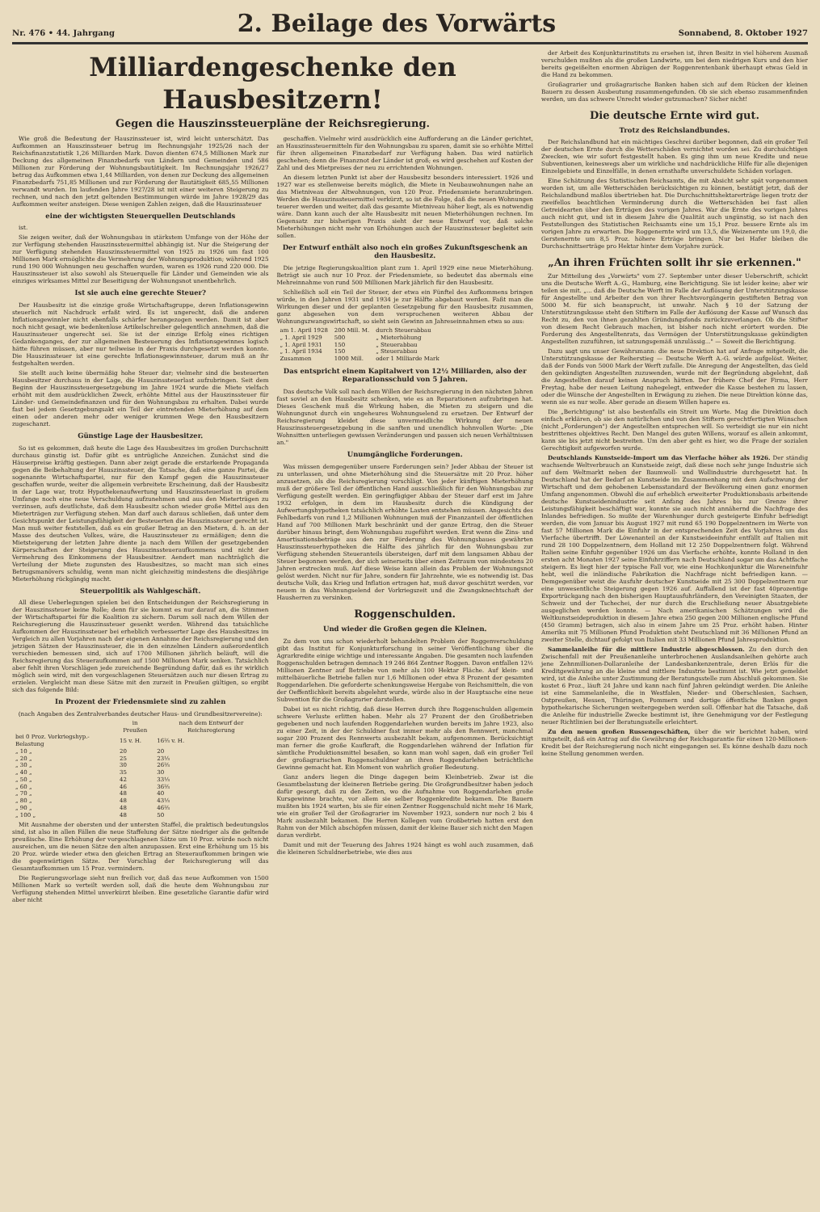Nr. 476 • 44. Jahrgang
2. Beilage des Vorwärts
Sonnabend, 8. Oktober 1927
Milliardengeschenke den Hausbesitzern!
Gegen die Hauszinssteuerpläne der Reichsregierung.
Wie groß die Bedeutung der Hauszinssteuer ist, wird leicht unterschätzt. Das Aufkommen an Hauszinssteuer betrug im Rechnungsjahr 1925/26 nach der Reichsfinanzstatistik 1,26 Milliarden Mark. Davon dienten 674,5 Millionen Mark zur Deckung des allgemeinen Finanzbedarfs von Ländern und Gemeinden und 586 Millionen zur Förderung der Wohnungsbautätigkeit. Im Rechnungsjahr 1926/27 betrug das Aufkommen etwa 1,44 Milliarden, von denen zur Deckung des allgemeinen Finanzbedarfs 751,85 Millionen und zur Förderung der Bautätigkeit 685,55 Millionen verwandt wurden. Im laufenden Jahre 1927/28 ist mit einer weiteren Steigerung zu rechnen, und nach den jetzt geltenden Bestimmungen würde im Jahre 1928/29 das Aufkommen weiter ansteigen. Diese wenigen Zahlen zeigen, daß die Hauszinssteuer
eine der wichtigsten Steuerquellen Deutschlands
ist.
Sie zeigen weiter, daß der Wohnungsbau in stärkstem Umfange von der Höhe der zur Verfügung stehenden Hauszinssteuermittel abhängig ist. Nur die Steigerung der zur Verfügung stehenden Hauszinssteuermittel von 1925 zu 1926 um fast 100 Millionen Mark ermöglichte die Vermehrung der Wohnungsproduktion; während 1925 rund 190 000 Wohnungen neu geschaffen wurden, waren es 1926 rund 220 000. Die Hauszinssteuer ist also sowohl als Steuerquelle für Länder und Gemeinden wie als einziges wirksames Mittel zur Beseitigung der Wohnungsnot unentbehrlich.
Ist sie auch eine gerechte Steuer?
Der Hausbesitz ist die einzige große Wirtschaftsgruppe, deren Inflationsgewinn steuerlich mit Nachdruck erfaßt wird. Es ist ungerecht, daß die anderen Inflationsgewinnler nicht ebenfalls schärfer herangezogen werden. Damit ist aber noch nicht gesagt, wie bedenkenlose Artikelschreiber gelegentlich annehmen, daß die Hauszinssteuer ungerecht sei. Sie ist der einzige Erfolg eines richtigen Gedankenganges, der zur allgemeinen Besteuerung des Inflationsgewinnes logisch hätte führen müssen, aber nur teilweise in der Praxis durchgesetzt werden konnte. Die Hauszinssteuer ist eine gerechte Inflationsgewinnsteuer, darum muß an ihr festgehalten werden.
Sie stellt auch keine übermäßig hohe Steuer dar; vielmehr sind die besteuerten Hausbesitzer durchaus in der Lage, die Hauszinssteuerlast aufzubringen. Seit dem Beginn der Hauszinssteuergesetzgebung im Jahre 1924 wurde die Miete vielfach erhöht mit dem ausdrücklichen Zweck, erhöhte Mittel aus der Hauszinssteuer für Länder- und Gemeindefinanzen und für den Wohnungsbau zu erhalten. Dabei wurde fast bei jedem Gesetzgebungsakt ein Teil der eintretenden Mieterhöhung auf dem einen oder anderen mehr oder weniger krummen Wege den Hausbesitzern zugeschanzt.
Günstige Lage der Hausbesitzer.
So ist es gekommen, daß heute die Lage des Hausbesitzes im großen Durchschnitt durchaus günstig ist. Dafür gibt es untrügliche Anzeichen. Zunächst sind die Häuserpreise kräftig gestiegen. Dann aber zeigt gerade die erstarkende Propaganda gegen die Beibehaltung der Hauszinssteuer, die Tatsache, daß eine ganze Partei, die sogenannte Wirtschaftspartei, nur für den Kampf gegen die Hauszinssteuer geschaffen wurde, weiter die allgemein verbreitete Erscheinung, daß der Hausbesitz in der Lage war, trotz Hypothekenaufwertung und Hauszinssteuerlast in großem Umfange noch eine neue Verschuldung aufzunehmen und aus den Mieterträgen zu verzinsen, aufs deutlichste, daß dem Hausbesitz schon wieder große Mittel aus den Mieterträgen zur Verfügung stehen. Man darf auch daraus schließen, daß unter dem Gesichtspunkt der Leistungsfähigkeit der Besteuerten die Hauszinssteuer gerecht ist. Man muß weiter feststellen, daß es ein großer Betrag an den Mietern, d. h. an der Masse des deutschen Volkes, wäre, die Hauszinssteuer zu ermäßigen; denn die Mietsteigerung der letzten Jahre diente ja nach dem Willen der gesetzgebenden Körperschaften der Steigerung des Hauszinssteueraufkommens und nicht der Vermehrung des Einkommens der Hausbesitzer. Aendert man nachträglich die Verteilung der Miete zugunsten des Hausbesitzes, so macht man sich eines Betrugsmanövers schuldig, wenn man nicht gleichzeitig mindestens die diesjährige Mieterhöhung rückgängig macht.
Steuerpolitik als Wahlgeschäft.
All diese Ueberlegungen spielen bei den Entscheidungen der Reichsregierung in der Hauszinssteuer keine Rolle; denn für sie kommt es nur darauf an, die Stimmen der Wirtschaftspartei für die Koalition zu sichern. Darum soll nach dem Willen der Reichsregierung die Hauszinssteuer gesenkt werden. Während das tatsächliche Aufkommen der Hauszinssteuer bei erheblich verbesserter Lage des Hausbesitzes im Vergleich zu allen Vorjahren nach der eigenen Annahme der Reichsregierung und den jetzigen Sätzen der Hauszinssteuer, die in den einzelnen Ländern außerordentlich verschieden bemessen sind, sich auf 1700 Millionen jährlich beläuft, will die Reichsregierung das Steueraufkommen auf 1500 Millionen Mark senken. Tatsächlich aber fehlt ihren Vorschlägen jede zureichende Begründung dafür, daß es ihr wirklich möglich sein wird, mit den vorgeschlagenen Steuersätzen auch nur diesen Ertrag zu erzielen. Vergleicht man diese Sätze mit den zurzeit in Preußen gültigen, so ergibt sich das folgende Bild:
In Prozent der Friedensmiete sind zu zahlen
(nach Angaben des Zentralverbandes deutscher Haus- und Grundbesitzervereine):
| | in Preußen | nach dem Entwurf der Reichsregierung |
| --- | --- | --- |
| bei 0 Proz. Vorkriegshyp.-Belastung | 15 v. H. | 16⅔ v. H. |
| „ 10 „ | 20 | 20 |
| „ 20 „ | 25 | 23⅓ |
| „ 30 „ | 30 | 26⅔ |
| „ 40 „ | 35 | 30 |
| „ 50 „ | 42 | 33⅓ |
| „ 60 „ | 46 | 36⅔ |
| „ 70 „ | 48 | 40 |
| „ 80 „ | 48 | 43⅓ |
| „ 90 „ | 48 | 46⅔ |
| „ 100 „ | 48 | 50 |
Mit Ausnahme der obersten und der untersten Staffel, die praktisch bedeutungslos sind, ist also in allen Fällen die neue Staffelung der Sätze niedriger als die geltende preußische. Eine Erhöhung der vorgeschlagenen Sätze um 10 Proz. würde noch nicht ausreichen, um die neuen Sätze den alten anzupassen. Erst eine Erhöhung um 15 bis 20 Proz. würde wieder etwa den gleichen Ertrag an Steueraufkommen bringen wie die gegenwärtigen Sätze. Der Vorschlag der Reichsregierung will das Gesamtaufkommen um 15 Proz. vermindern.
Die Regierungsvorlage sieht nun freilich vor, daß das neue Aufkommen von 1500 Millionen Mark so verteilt werden soll, daß die heute dem Wohnungsbau zur Verfügung stehenden Mittel unverkürzt bleiben. Eine gesetzliche Garantie dafür wird aber nicht
geschaffen. Vielmehr wird ausdrücklich eine Aufforderung an die Länder gerichtet, an Hauszinssteuermitteln für den Wohnungsbau zu sparen, damit sie so erhöhte Mittel für ihren allgemeinen Finanzbedarf zur Verfügung haben. Das wird natürlich geschehen; denn die Finanznot der Länder ist groß; es wird geschehen auf Kosten der Zahl und des Mietpreises der neu zu errichtenden Wohnungen.
An diesem letzten Punkt ist aber der Hausbesitz besonders interessiert. 1926 und 1927 war es stellenweise bereits möglich, die Miete in Neubauwohnungen nahe an das Mietniveau der Altwohnungen, von 120 Proz. Friedensmiete heranzubringen. Werden die Hauszinssteuermittel verkürzt, so ist die Folge, daß die neuen Wohnungen teuerer werden und weiter, daß das gesamte Mietniveau höher liegt, als es notwendig wäre. Dann kann auch der alte Hausbesitz mit neuen Mieterhöhungen rechnen. Im Gegensatz zur bisherigen Praxis sieht der neue Entwurf vor, daß solche Mieterhöhungen nicht mehr von Erhöhungen auch der Hauszinssteuer begleitet sein sollen.
Der Entwurf enthält also noch ein großes Zukunftsgeschenk an den Hausbesitz.
Die jetzige Regierungskoalition plant zum 1. April 1929 eine neue Mieterhöhung. Beträgt sie auch nur 10 Proz. der Friedensmiete, so bedeutet das abermals eine Mehreinnahme von rund 500 Millionen Mark jährlich für den Hausbesitz.
Schließlich soll ein Teil der Steuer, der etwa ein Fünftel des Aufkommens bringen würde, in den Jahren 1931 und 1934 je zur Hälfte abgebaut werden. Faßt man die Wirkungen dieser und der geplanten Gesetzgebung für den Hausbesitz zusammen, ganz abgesehen von dem versprochenen weiteren Abbau der Wohnungszwangswirtschaft, so sieht sein Gewinn an Jahreseinnahmen etwa so aus:
| am 1. April 1928 | 200 Mill. M. | durch Steuerabbau |
| „ 1. April 1929 | 500 | „ Mieterhöhung |
| „ 1. April 1931 | 150 | „ Steuerabbau |
| „ 1. April 1934 | 150 | „ Steuerabbau |
| Zusammen | 1000 Mill. | oder 1 Milliarde Mark |
Das entspricht einem Kapitalwert von 12½ Milliarden, also der Reparationsschuld von 5 Jahren.
Das deutsche Volk soll nach dem Willen der Reichsregierung in den nächsten Jahren fast soviel an den Hausbesitz schenken, wie es an Reparationen aufzubringen hat. Dieses Geschenk muß die Wirkung haben, die Mieten zu steigern und die Wohnungsnot durch ein ungeheures Wohnungselend zu ersetzen. Der Entwurf der Reichsregierung kleidet diese unvermeidliche Wirkung der neuen Hauszinssteuergesetzgebung in die sanften und unendlich hohnvollen Worte: „Die Wohnsitten unterliegen gewissen Veränderungen und passen sich neuen Verhältnissen an."
Unumgängliche Forderungen.
Was müssen demgegenüber unsere Forderungen sein? Jeder Abbau der Steuer ist zu unterlassen, und ohne Mieterhöhung sind die Steuersätze mit 20 Proz. höher anzusetzen, als die Reichsregierung vorschlägt. Von jeder künftigen Mieterhöhung muß der größere Teil der öffentlichen Hand ausschließlich für den Wohnungsbau zur Verfügung gestellt werden. Ein geringfügiger Abbau der Steuer darf erst im Jahre 1932 erfolgen, in dem im Hausbesitz durch die Kündigung der Aufwertungshypotheken tatsächlich erhöhte Lasten entstehen müssen. Angesichts des Fehlbedarfs von rund 1,2 Millionen Wohnungen muß der Finanzanteil der öffentlichen Hand auf 700 Millionen Mark beschränkt und der ganze Ertrag, den die Steuer darüber hinaus bringt, dem Wohnungsbau zugeführt werden. Erst wenn die Zins- und Amortisationsbeträge aus den zur Förderung des Wohnungsbaues gewährten Hauszinssteuerhypotheken die Hälfte des jährlich für den Wohnungsbau zur Verfügung stehenden Steueranteils übersteigen, darf mit dem langsamen Abbau der Steuer begonnen werden, der sich seinerseits über einen Zeitraum von mindestens 20 Jahren erstrecken muß. Auf diese Weise kann allein das Problem der Wohnungsnot gelöst werden. Nicht nur für Jahre, sondern für Jahrzehnte, wie es notwendig ist. Das deutsche Volk, das Krieg und Inflation ertragen hat, muß davor geschützt werden, vor neuem in das Wohnungselend der Vorkriegszeit und die Zwangsknechtschaft der Hausherren zu versinken.
Roggenschulden.
Und wieder die Großen gegen die Kleinen.
Zu dem von uns schon wiederholt behandelten Problem der Roggenverschuldung gibt das Institut für Konjunkturforschung in seiner Veröffentlichung über die Agrarkredite einige wichtige und interessante Angaben. Die gesamten noch laufenden Roggenschulden betragen demnach 19 246 864 Zentner Roggen. Davon entfallen 12½ Millionen Zentner auf Betriebe von mehr als 100 Hektar Fläche. Auf klein- und mittelbäuerliche Betriebe fallen nur 1,6 Millionen oder etwa 8 Prozent der gesamten Roggendarlehen. Die geforderte schenkungsweise Hergabe von Reichsmitteln, die von der Oeffentlichkeit bereits abgelehnt wurde, würde also in der Hauptsache eine neue Subvention für die Großagrarier darstellen.
Dabei ist es nicht richtig, daß diese Herren durch ihre Roggenschulden allgemein schwere Verluste erlitten haben. Mehr als 27 Prozent der den Großbetrieben gegebenen und noch laufenden Roggendarlehen wurden bereits im Jahre 1923, also zu einer Zeit, in der der Schuldner fast immer mehr als den Rennwert, manchmal sogar 200 Prozent des Rennwerts ausbezahlt bekam, aufgenommen. Berücksichtigt man ferner die große Kaufkraft, die Roggendarlehen während der Inflation für sämtliche Produktionsmittel besaßen, so kann man wohl sagen, daß ein großer Teil der großagrarischen Roggenschuldner an ihren Roggendarlehen beträchtliche Gewinne gemacht hat. Ein Moment von wahrlich großer Bedeutung.
Ganz anders liegen die Dinge dagegen beim Kleinbetrieb. Zwar ist die Gesamtbelastung der kleineren Betriebe gering. Die Großgrundbesitzer haben jedoch dafür gesorgt, daß zu den Zeiten, wo die Aufnahme von Roggendarlehen große Kursgewinne brachte, vor allem sie selber Roggenkredite bekamen. Die Bauern mußten bis 1924 warten, bis sie für einen Zentner Roggenschuld nicht mehr 16 Mark, wie ein großer Teil der Großagrarier im November 1923, sondern nur noch 2 bis 4 Mark ausbezahlt bekamen. Die Herren Kollegen vom Großbetrieb hatten erst den Rahm von der Milch abschöpfen müssen, damit der kleine Bauer sich nicht den Magen daran verdirbt.
Damit und mit der Teuerung des Jahres 1924 hängt es wohl auch zusammen, daß die kleineren Schuldnerbetriebe, wie dies aus
der Arbeit des Konjunkturinstituts zu ersehen ist, ihren Besitz in viel höherem Ausmaß verschulden mußten als die großen Landwirte, um bei dem niedrigen Kurs und den hier bereits gegeißelten enormen Abzügen der Roggenrentenbank überhaupt etwas Geld in die Hand zu bekommen.
Großagrarier und großagrarische Banken haben sich auf dem Rücken der kleinen Bauern zu dessen Ausbeutung zusammengefunden. Ob sie sich ebenso zusammenfinden werden, um das schwere Unrecht wieder gutzumachen? Sicher nicht!
Die deutsche Ernte wird gut.
Trotz des Reichslandbundes.
Der Reichslandbund hat ein mächtiges Geschrei darüber begonnen, daß ein großer Teil der deutschen Ernte durch die Wetterschäden vernichtet worden sei. Zu durchsichtigen Zwecken, wie wir sofort festgestellt haben. Es ging ihm um neue Kredite und neue Subventionen, keineswegs aber um wirkliche und nachdrückliche Hilfe für alle diejenigen Einzelgebiete und Einzelfälle, in denen ernsthafte unverschuldete Schäden vorlagen.
Eine Schätzung des Statistischen Reichsamts, die mit Absicht sehr spät vorgenommen worden ist, um alle Wetterschäden berücksichtigen zu können, bestätigt jetzt, daß der Reichslandbund maßlos übertrieben hat. Die Durchschnittshektarerträge liegen trotz der zweifellos beachtlichen Verminderung durch die Wetterschäden bei fast allen Getreidearten über den Erträgen des vorigen Jahres. War die Ernte des vorigen Jahres auch nicht gut, und ist in diesem Jahre die Qualität auch ungünstig, so ist nach den Feststellungen des Statistischen Reichsamts eine um 15,1 Proz. bessere Ernte als im vorigen Jahre zu erwarten. Die Roggenernte wird um 13,5, die Weizenernte um 19,0, die Gerstenernte um 8,5 Proz. höhere Erträge bringen. Nur bei Hafer bleiben die Durchschnittserträge pro Hektar hinter dem Vorjahre zurück.
„An ihren Früchten sollt ihr sie erkennen."
Zur Mitteilung des „Vorwärts" vom 27. September unter dieser Ueberschrift, schickt uns die Deutsche Werft A.-G., Hamburg, eine Berichtigung. Sie ist leider keine; aber wir teilen sie mit. „... daß die Deutsche Werft im Falle der Auflösung der Unterstützungskasse für Angestellte und Arbeiter den von ihrer Rechtsvorgängerin gestifteten Betrag von 5000 M. für sich beansprucht, ist unwahr. Nach § 10 der Satzung der Unterstützungskasse steht den Stiftern im Falle der Auflösung der Kasse auf Wunsch das Recht zu, den von ihnen gezahlten Gründungsfonds zurückzuverlangen. Ob die Stifter von diesem Recht Gebrauch machen, ist bisher noch nicht erörtert worden. Die Forderung des Angestelltenrats, das Vermögen der Unterstützungskasse gekündigten Angestellten zuzuführen, ist satzungsgemäß unzulässig..." — Soweit die Berichtigung.
Dazu sagt uns unser Gewährsmann: die neue Direktion hat auf Anfrage mitgeteilt, die Unterstützungskasse der Reiherstieg — Deutsche Werft A.-G. würde aufgelöst. Weiter, daß der Fonds von 5000 Mark der Werft zufalle. Die Anregung der Angestellten, das Geld den gekündigten Angestellten zuzuwenden, wurde mit der Begründung abgelehnt, daß die Angestellten darauf keinen Anspruch hätten. Der frühere Chef der Firma, Herr Freytag, habe der neuen Leitung nahegelegt, entweder die Kasse bestehen zu lassen, oder die Wünsche der Angestellten in Erwägung zu ziehen. Die neue Direktion könne das, wenn sie es nur wolle. Aber gerade an diesem Willen hapere es.
Die „Berichtigung" ist also bestenfalls ein Streit um Worte. Mag die Direktion doch einfach erklären, ob sie den natürlichen und von den Stiftern gerechtfertigten Wünschen (nicht „Forderungen") der Angestellten entsprechen will. So verteidigt sie nur ein nicht bestrittenes objektives Recht. Den Mangel des guten Willens, worauf es allein ankommt, kann sie bis jetzt nicht bestreiten. Um den aber geht es hier, wo die Frage der sozialen Gerechtigkeit aufgeworfen wurde.
Deutschlands Kunstseide-Import um das Vierfache höher als 1926. Der ständig wachsende Weltverbrauch an Kunstseide zeigt, daß diese noch sehr junge Industrie sich auf dem Weltmarkt neben der Baumwoll- und Wollindustrie durchgesetzt hat. In Deutschland hat der Bedarf an Kunstseide im Zusammenhang mit dem Aufschwung der Wirtschaft und dem gehobenen Lebensstandard der Bevölkerung einen ganz enormen Umfang angenommen. Obwohl die auf erheblich erweiterter Produktionsbasis arbeitende deutsche Kunstseidenindustrie seit Anfang des Jahres bis zur Grenze ihrer Leistungsfähigkeit beschäftigt war, konnte sie auch nicht annähernd die Nachfrage des Inlandes befriedigen. So mußte der Warenhunger durch gesteigerte Einfuhr befriedigt werden, die vom Januar bis August 1927 mit rund 65 190 Doppelzentnern im Werte von fast 57 Millionen Mark die Einfuhr in der entsprechenden Zeit des Vorjahres um das Vierfache übertrifft. Der Löwenanteil an der Kunstseideeinfuhr entfällt auf Italien mit rund 28 100 Doppelzentnern, dem Holland mit 12 250 Doppelzentnern folgt. Während Italien seine Einfuhr gegenüber 1926 um das Vierfache erhöhte, konnte Holland in den ersten acht Monaten 1927 seine Einfuhrziffern nach Deutschland sogar um das Achtfache steigern. Es liegt hier der typische Fall vor, wie eine Hochkonjunktur die Wareneinfuhr hebt, weil die inländische Fabrikation die Nachfrage nicht befriedigen kann. — Demgegenüber weist die Ausfuhr deutscher Kunstseide mit 25 300 Doppelzentnern nur eine unwesentliche Steigerung gegen 1926 auf. Auffallend ist der fast 40prozentige Exportrückgang nach den bisherigen Hauptausfuhrländern, den Vereinigten Staaten, der Schweiz und der Tschechei, der nur durch die Erschließung neuer Absatzgebiete ausgeglichen werden konnte. — Nach amerikanischen Schätzungen wird die Weltkunstseideproduktion in diesem Jahre etwa 250 gegen 200 Millionen englische Pfund (450 Gramm) betragen, sich also in einem Jahre um 25 Proz. erhöht haben. Hinter Amerika mit 75 Millionen Pfund Produktion steht Deutschland mit 36 Millionen Pfund an zweiter Stelle, dichtauf gefolgt von Italien mit 33 Millionen Pfund Jahresproduktion.
Sammelanleihe für die mittlere Industrie abgeschlossen. Zu den durch den Zwischenfall mit der Preußenanleihe unterbrochenen Auslandsanleihen gehörte auch jene Zehnmillionen-Dollaranleihe der Landesbankenzentrale, deren Erlös für die Kreditgewährung an die kleine und mittlere Industrie bestimmt ist. Wie jetzt gemeldet wird, ist die Anleihe unter Zustimmung der Beratungsstelle zum Abschluß gekommen. Sie kostet 6 Proz., läuft 24 Jahre und kann nach fünf Jahren gekündigt werden. Die Anleihe ist eine Sammelanleihe, die in Westfalen, Nieder- und Oberschlesien, Sachsen, Ostpreußen, Hessen, Thüringen, Pommern und dortige öffentliche Banken gegen hypothekarische Sicherungen weitergegeben werden soll. Offenbar hat die Tatsache, daß die Anleihe für industrielle Zwecke bestimmt ist, ihre Genehmigung vor der Festlegung neuer Richtlinien bei der Beratungsstelle erleichtert.
Zu den neuen großen Russengeschäften, über die wir berichtet haben, wird mitgeteilt, daß ein Antrag auf die Gewährung der Reichsgarantie für einen 120-Millionen-Kredit bei der Reichsregierung noch nicht eingegangen sei. Es könne deshalb dazu noch keine Stellung genommen werden.